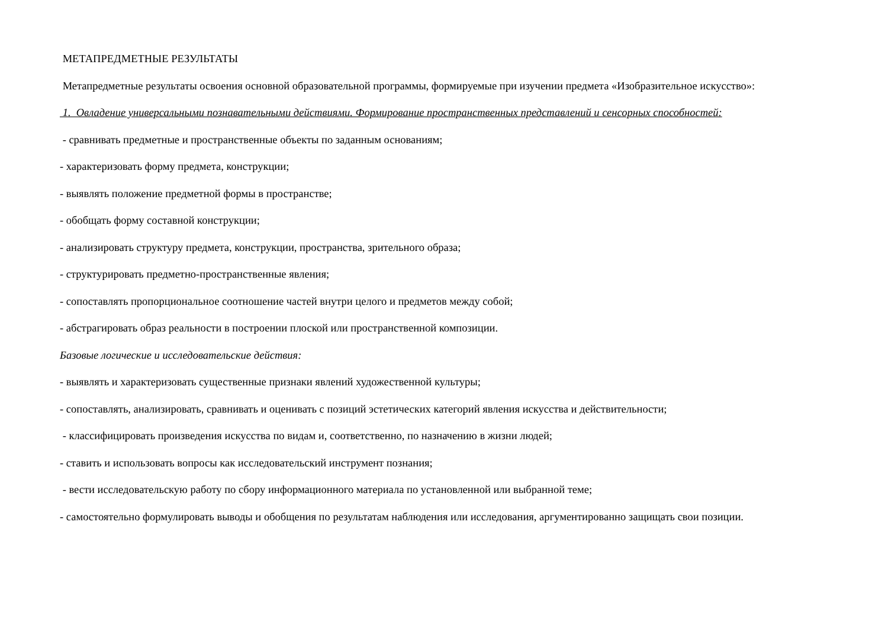МЕТАПРЕДМЕТНЫЕ РЕЗУЛЬТАТЫ
Метапредметные результаты освоения основной образовательной программы, формируемые при изучении предмета «Изобразительное искусство»:
1. Овладение универсальными познавательными действиями. Формирование пространственных представлений и сенсорных способностей:
- сравнивать предметные и пространственные объекты по заданным основаниям;
- характеризовать форму предмета, конструкции;
- выявлять положение предметной формы в пространстве;
- обобщать форму составной конструкции;
- анализировать структуру предмета, конструкции, пространства, зрительного образа;
- структурировать предметно-пространственные явления;
- сопоставлять пропорциональное соотношение частей внутри целого и предметов между собой;
- абстрагировать образ реальности в построении плоской или пространственной композиции.
Базовые логические и исследовательские действия:
- выявлять и характеризовать существенные признаки явлений художественной культуры;
- сопоставлять, анализировать, сравнивать и оценивать с позиций эстетических категорий явления искусства и действительности;
- классифицировать произведения искусства по видам и, соответственно, по назначению в жизни людей;
- ставить и использовать вопросы как исследовательский инструмент познания;
- вести исследовательскую работу по сбору информационного материала по установленной или выбранной теме;
- самостоятельно формулировать выводы и обобщения по результатам наблюдения или исследования, аргументированно защищать свои позиции.